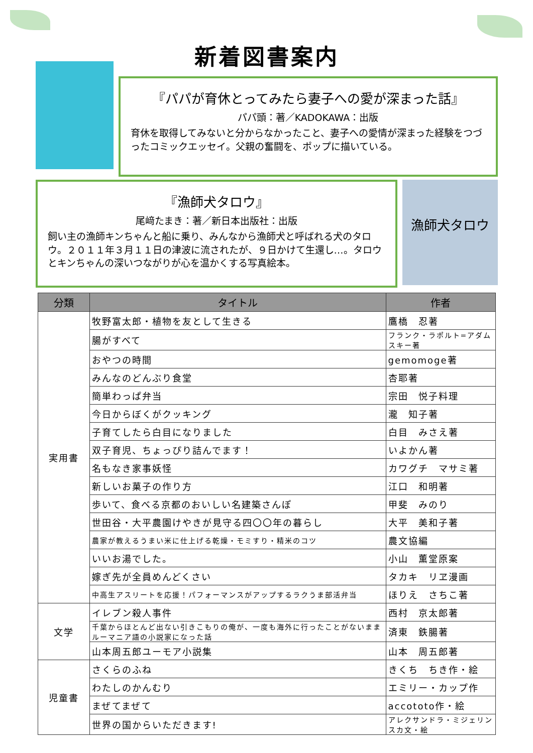新着図書案内
『パパが育休とってみたら妻子への愛が深まった話』
パパ頭：著／KADOKAWA：出版
育休を取得してみないと分からなかったこと、妻子への愛情が深まった経験をつづったコミックエッセイ。父親の奮闘を、ポップに描いている。
『漁師犬タロウ』
尾﨑たまき：著／新日本出版社：出版
飼い主の漁師キンちゃんと船に乗り、みんなから漁師犬と呼ばれる犬のタロウ。２０１１年３月１１日の津波に流されたが、９日かけて生還し…。タロウとキンちゃんの深いつながりが心を温かくする写真絵本。
漁師犬タロウ
| 分類 | タイトル | 作者 |
| --- | --- | --- |
| 実用書 | 牧野富太郎・植物を友として生きる | 鷹橋 忍著 |
| | 腸がすべて | フランク・ラポルト=アダムスキー著 |
| | おやつの時間 | gemomoge著 |
| | みんなのどんぶり食堂 | 杏耶著 |
| | 簡単わっぱ弁当 | 宗田 悦子料理 |
| | 今日からぼくがクッキング | 瀧 知子著 |
| | 子育てしたら白目になりました | 白目 みさえ著 |
| | 双子育児、ちょっぴり詰んでます！ | いよかん著 |
| | 名もなき家事妖怪 | カワグチ マサミ著 |
| | 新しいお菓子の作り方 | 江口 和明著 |
| | 歩いて、食べる京都のおいしい名建築さんぽ | 甲斐 みのり |
| | 世田谷・大平農園けやきが見守る四〇〇年の暮らし | 大平 美和子著 |
| | 農家が教えるうまい米に仕上げる乾燥・モミすり・精米のコツ | 農文協編 |
| | いいお湯でした。 | 小山 薫堂原案 |
| | 嫁ぎ先が全員めんどくさい | タカキ リヱ漫画 |
| | 中高生アスリートを応援！パフォーマンスがアップするラクうま部活弁当 | ほりえ さちこ著 |
| 文学 | イレブン殺人事件 | 西村 京太郎著 |
| | 千葉からほとんど出ない引きこもりの俺が、一度も海外に行ったことがないままルーマニア語の小説家になった話 | 済東 鉄腸著 |
| | 山本周五郎ユーモア小説集 | 山本 周五郎著 |
| 児童書 | さくらのふね | きくち ちき作・絵 |
| | わたしのかんむり | エミリー・カップ作 |
| | まぜてまぜて | accototo作・絵 |
| | 世界の国からいただきます! | アレクサンドラ・ミジェリンスカ文・絵 |